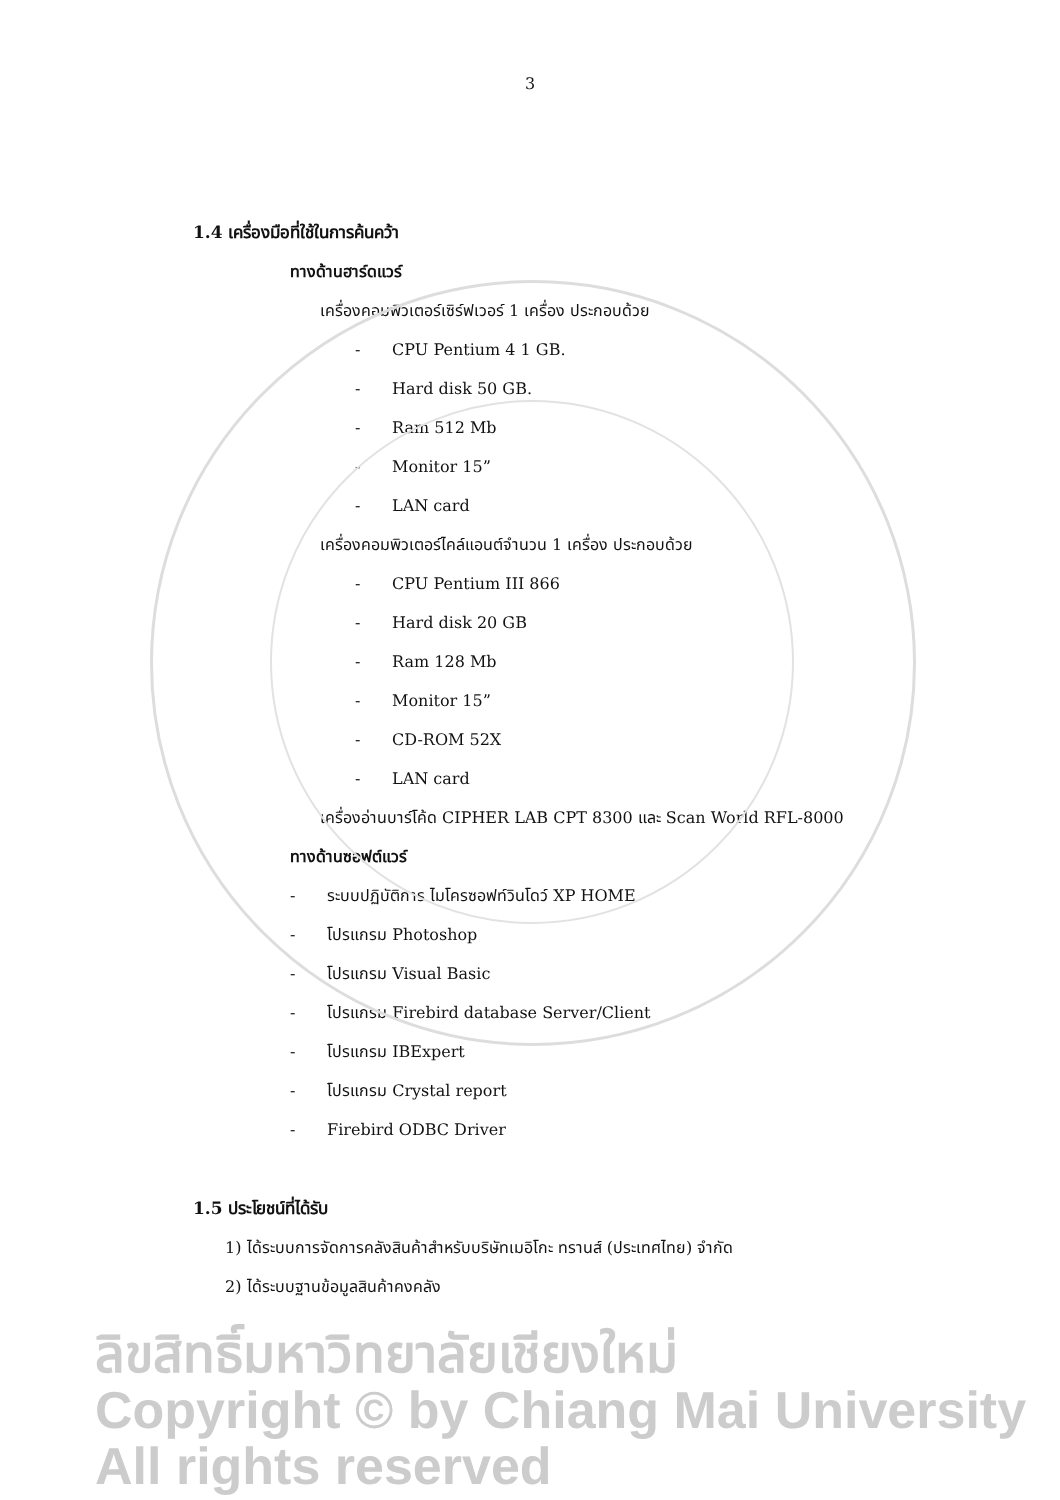3
1.4 เครื่องมือที่ใช้ในการค้นคว้า
ทางด้านฮาร์ดแวร์
เครื่องคอมพิวเตอร์เซิร์ฟเวอร์ 1 เครื่อง ประกอบด้วย
- CPU Pentium 4 1 GB.
- Hard disk 50 GB.
- Ram 512 Mb
- Monitor 15”
- LAN card
เครื่องคอมพิวเตอร์ไคล์แอนต์จำนวน 1 เครื่อง ประกอบด้วย
- CPU Pentium III 866
- Hard disk 20 GB
- Ram 128 Mb
- Monitor 15”
- CD-ROM 52X
- LAN card
เครื่องอ่านบาร์โค้ด CIPHER LAB CPT 8300 และ Scan World RFL-8000
ทางด้านซอฟต์แวร์
- ระบบปฏิบัติการ ไมโครซอฟท์วินโดว์ XP HOME
- โปรแกรม Photoshop
- โปรแกรม Visual Basic
- โปรแกรม Firebird database Server/Client
- โปรแกรม IBExpert
- โปรแกรม Crystal report
- Firebird ODBC Driver
1.5 ประโยชน์ที่ได้รับ
1) ได้ระบบการจัดการคลังสินค้าสำหรับบริษัทเมอิโกะ ทรานส์ (ประเทศไทย) จำกัด
2) ได้ระบบฐานข้อมูลสินค้าคงคลัง
ลิขสิทธิ์มหาวิทยาลัยเชียงใหม่
Copyright © by Chiang Mai University
All rights reserved